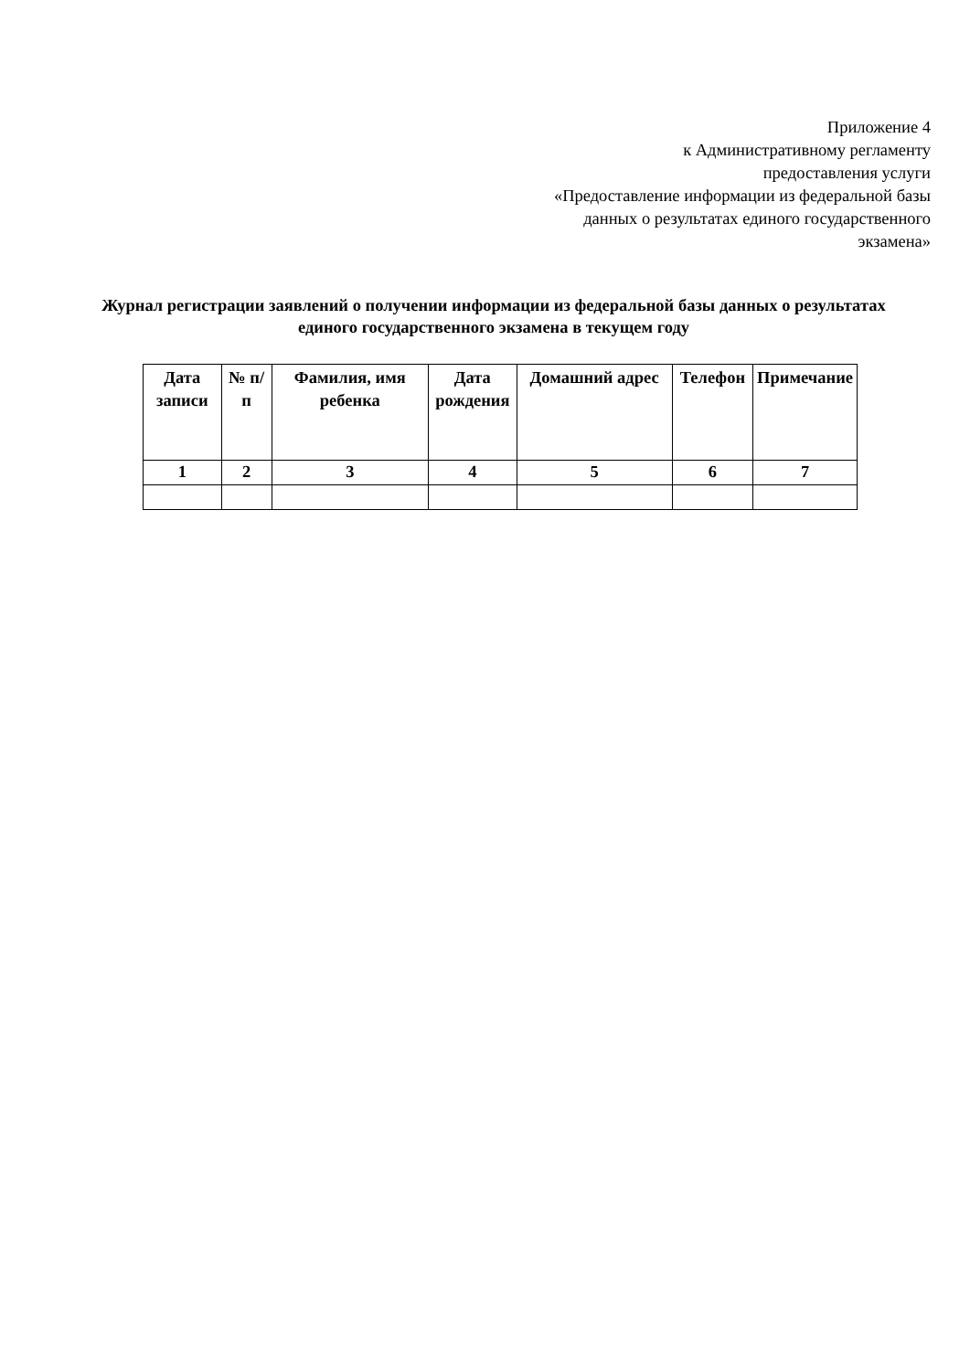Приложение 4
к Административному регламенту
предоставления услуги
«Предоставление информации из федеральной базы
данных о результатах единого государственного
экзамена»
Журнал регистрации заявлений о получении информации из федеральной базы данных о результатах единого государственного экзамена в текущем году
| Дата записи | № п/п | Фамилия, имя ребенка | Дата рождения | Домашний адрес | Телефон | Примечание |
| --- | --- | --- | --- | --- | --- | --- |
| 1 | 2 | 3 | 4 | 5 | 6 | 7 |